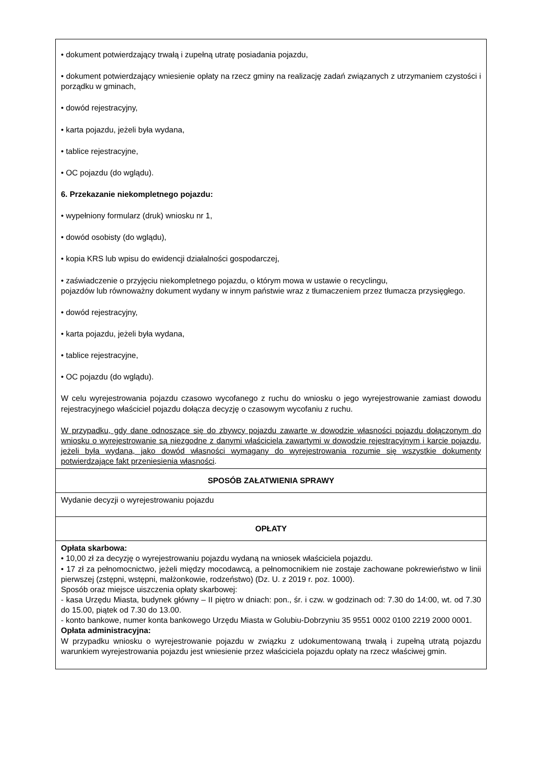| • dokument potwierdzający trwałą i zupełną utratę posiadania pojazdu, • dokument potwierdzający wniesienie opłaty na rzecz gminy na realizację zadań związanych z utrzymaniem czystości i porządku w gminach, • dowód rejestracyjny, • karta pojazdu, jeżeli była wydana, • tablice rejestracyjne, • OC pojazdu (do wglądu). 6. Przekazanie niekompletnego pojazdu: • wypełniony formularz (druk) wniosku nr 1, • dowód osobisty (do wglądu), • kopia KRS lub wpisu do ewidencji działalności gospodarczej, • zaświadczenie o przyjęciu niekompletnego pojazdu, o którym mowa w ustawie o recyclingu, pojazdów lub równoważny dokument wydany w innym państwie wraz z tłumaczeniem przez tłumacza przysięgłego. • dowód rejestracyjny, • karta pojazdu, jeżeli była wydana, • tablice rejestracyjne, • OC pojazdu (do wglądu). W celu wyrejestrowania pojazdu czasowo wycofanego z ruchu do wniosku o jego wyrejestrowanie zamiast dowodu rejestracyjnego właściciel pojazdu dołącza decyzję o czasowym wycofaniu z ruchu. W przypadku, gdy dane odnoszące się do zbywcy pojazdu zawarte w dowodzie własności pojazdu dołączonym do wniosku o wyrejestrowanie są niezgodne z danymi właściciela zawartymi w dowodzie rejestracyjnym i karcie pojazdu, jeżeli była wydana, jako dowód własności wymagany do wyrejestrowania rozumie się wszystkie dokumenty potwierdzające fakt przeniesienia własności . |
| SPOSÓB ZAŁATWIENIA SPRAWY |
| Wydanie decyzji o wyrejestrowaniu pojazdu |
| OPŁATY |
| Opłata skarbowa: • 10,00 zł za decyzję o wyrejestrowaniu pojazdu wydaną na wniosek właściciela pojazdu. • 17 zł za pełnomocnictwo, jeżeli między mocodawcą, a pełnomocnikiem nie zostaje zachowane pokrewieństwo w linii pierwszej (zstępni, wstępni, małżonkowie, rodzeństwo) (Dz. U. z 2019 r. poz. 1000). Sposób oraz miejsce uiszczenia opłaty skarbowej: - kasa Urzędu Miasta, budynek główny – II piętro w dniach: pon., śr. i czw. w godzinach od: 7.30 do 14:00, wt. od 7.30 do 15.00, piątek od 7.30 do 13.00. - konto bankowe, numer konta bankowego Urzędu Miasta w Golubiu-Dobrzyniu 35 9551 0002 0100 2219 2000 0001. Opłata administracyjna: W przypadku wniosku o wyrejestrowanie pojazdu w związku z udokumentowaną trwałą i zupełną utratą pojazdu warunkiem wyrejestrowania pojazdu jest wniesienie przez właściciela pojazdu opłaty na rzecz właściwej gmin. |